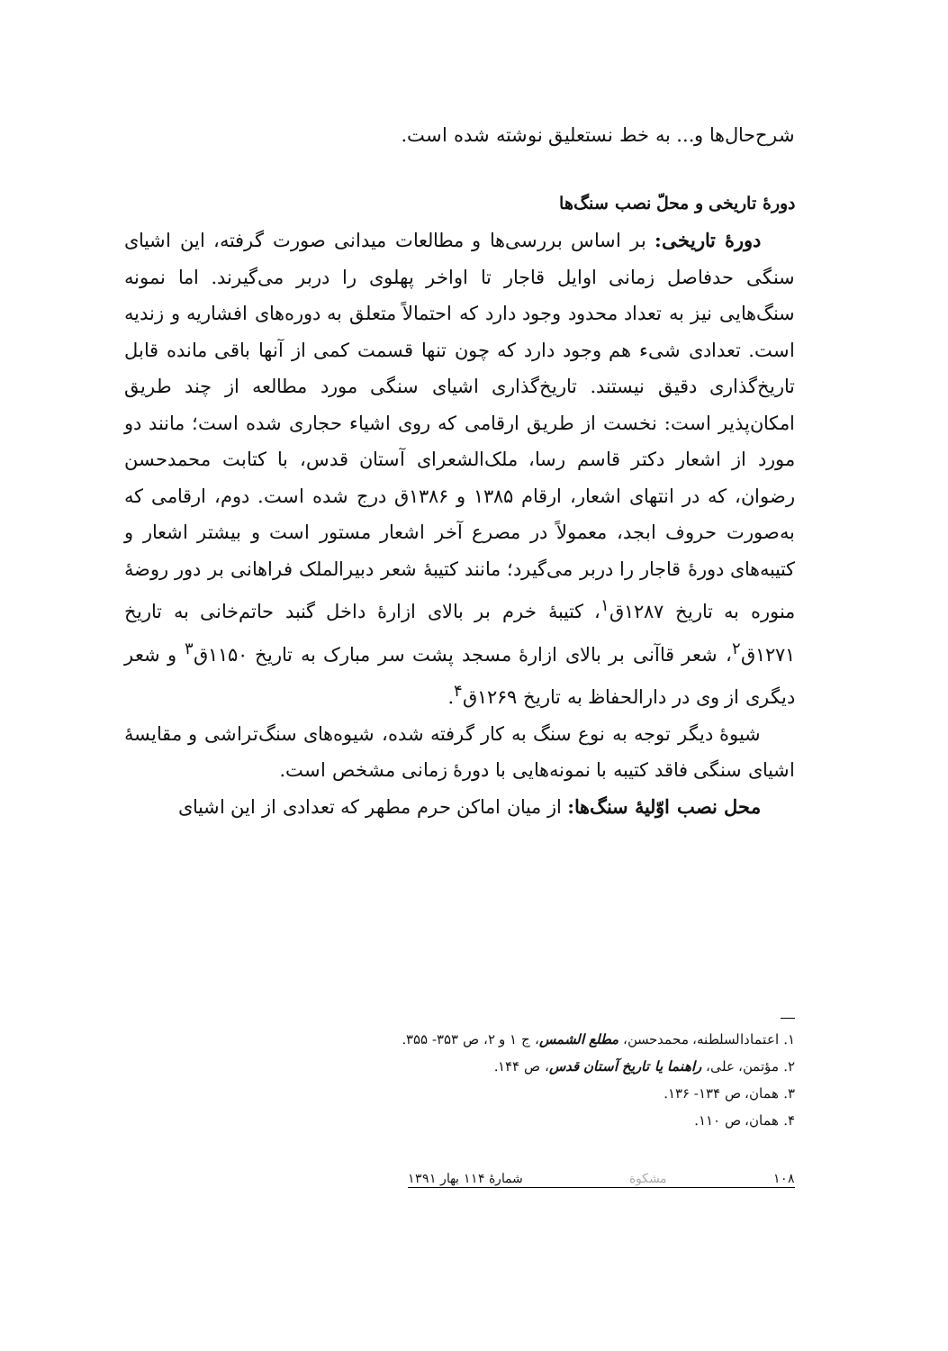شرح‌حال‌ها و... به خط نستعلیق نوشته شده است.
دورهٔ تاریخی و محلّ نصب سنگ‌ها
دورهٔ تاریخی: بر اساس بررسی‌ها و مطالعات میدانی صورت گرفته، این اشیای سنگی حدفاصل زمانی اوایل قاجار تا اواخر پهلوی را دربر می‌گیرند. اما نمونه سنگ‌هایی نیز به تعداد محدود وجود دارد که احتمالاً متعلق به دوره‌های افشاریه و زندیه است. تعدادی شیء هم وجود دارد که چون تنها قسمت کمی از آنها باقی مانده قابل تاریخ‌گذاری دقیق نیستند. تاریخ‌گذاری اشیای سنگی مورد مطالعه از چند طریق امکان‌پذیر است: نخست از طریق ارقامی که روی اشیاء حجاری شده است؛ مانند دو مورد از اشعار دکتر قاسم رسا، ملک‌الشعرای آستان قدس، با کتابت محمدحسن رضوان، که در انتهای اشعار، ارقام ۱۳۸۵ و ۱۳۸۶ق درج شده است. دوم، ارقامی که به‌صورت حروف ابجد، معمولاً در مصرع آخر اشعار مستور است و بیشتر اشعار و کتیبه‌های دورهٔ قاجار را دربر می‌گیرد؛ مانند کتیبهٔ شعر دبیرالملک فراهانی بر دور روضهٔ منوره به تاریخ ۱۲۸۷ق<sup>۱</sup>، کتیبهٔ خرم بر بالای ازارهٔ داخل گنبد حاتم‌خانی به تاریخ ۱۲۷۱ق<sup>۲</sup>، شعر قاآنی بر بالای ازارهٔ مسجد پشت سر مبارک به تاریخ ۱۱۵۰ق<sup>۳</sup> و شعر دیگری از وی در دارالحفاظ به تاریخ ۱۲۶۹ق<sup>۴</sup>.
شیوهٔ دیگر توجه به نوع سنگ به کار گرفته شده، شیوه‌های سنگ‌تراشی و مقایسهٔ اشیای سنگی فاقد کتیبه با نمونه‌هایی با دورهٔ زمانی مشخص است.
محل نصب اوّلیهٔ سنگ‌ها: از میان اماکن حرم مطهر که تعدادی از این اشیای
۱. اعتمادالسلطنه، محمدحسن، مطلع الشمس، ج ۱ و ۲، ص ۳۵۳- ۳۵۵.
۲. مؤتمن، علی، راهنما یا تاریخ آستان قدس، ص ۱۴۴.
۳. همان، ص ۱۳۴- ۱۳۶.
۴. همان، ص ۱۱۰.
۱۰۸ مشکوة شمارهٔ ۱۱۴ بهار ۱۳۹۱